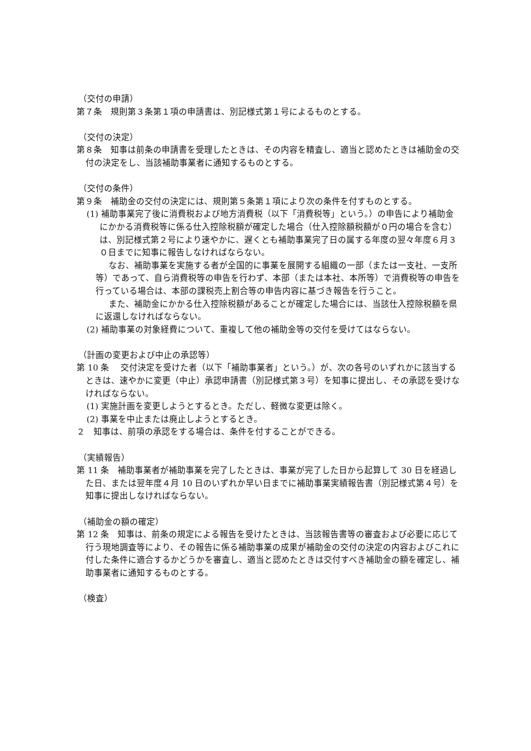（交付の申請）
第７条　規則第３条第１項の申請書は、別記様式第１号によるものとする。
（交付の決定）
第８条　知事は前条の申請書を受理したときは、その内容を精査し、適当と認めたときは補助金の交付の決定をし、当該補助事業者に通知するものとする。
（交付の条件）
第９条　補助金の交付の決定には、規則第５条第１項により次の条件を付すものとする。
(1) 補助事業完了後に消費税および地方消費税（以下「消費税等」という。）の申告により補助金にかかる消費税等に係る仕入控除税額が確定した場合（仕入控除額税額が０円の場合を含む）は、別記様式第２号により速やかに、遅くとも補助事業完了日の属する年度の翌々年度６月３０日までに知事に報告しなければならない。
なお、補助事業を実施する者が全国的に事業を展開する組織の一部（または一支社、一支所等）であって、自ら消費税等の申告を行わず、本部（または本社、本所等）で消費税等の申告を行っている場合は、本部の課税売上割合等の申告内容に基づき報告を行うこと。
また、補助金にかかる仕入控除税額があることが確定した場合には、当該仕入控除税額を県に返還しなければならない。
(2) 補助事業の対象経費について、重複して他の補助金等の交付を受けてはならない。
（計画の変更および中止の承認等）
第 10 条　 交付決定を受けた者（以下「補助事業者」という。）が、次の各号のいずれかに該当するときは、速やかに変更（中止）承認申請書（別記様式第３号）を知事に提出し、その承認を受けなければならない。
(1) 実施計画を変更しようとするとき。ただし、軽微な変更は除く。
(2) 事業を中止または廃止しようとするとき。
２　知事は、前項の承認をする場合は、条件を付することができる。
（実績報告）
第 11 条　補助事業者が補助事業を完了したときは、事業が完了した日から起算して 30 日を経過した日、または翌年度４月 10 日のいずれか早い日までに補助事業実績報告書（別記様式第４号）を知事に提出しなければならない。
（補助金の額の確定）
第 12 条　知事は、前条の規定による報告を受けたときは、当該報告書等の審査および必要に応じて行う現地調査等により、その報告に係る補助事業の成果が補助金の交付の決定の内容およびこれに付した条件に適合するかどうかを審査し、適当と認めたときは交付すべき補助金の額を確定し、補助事業者に通知するものとする。
（検査）